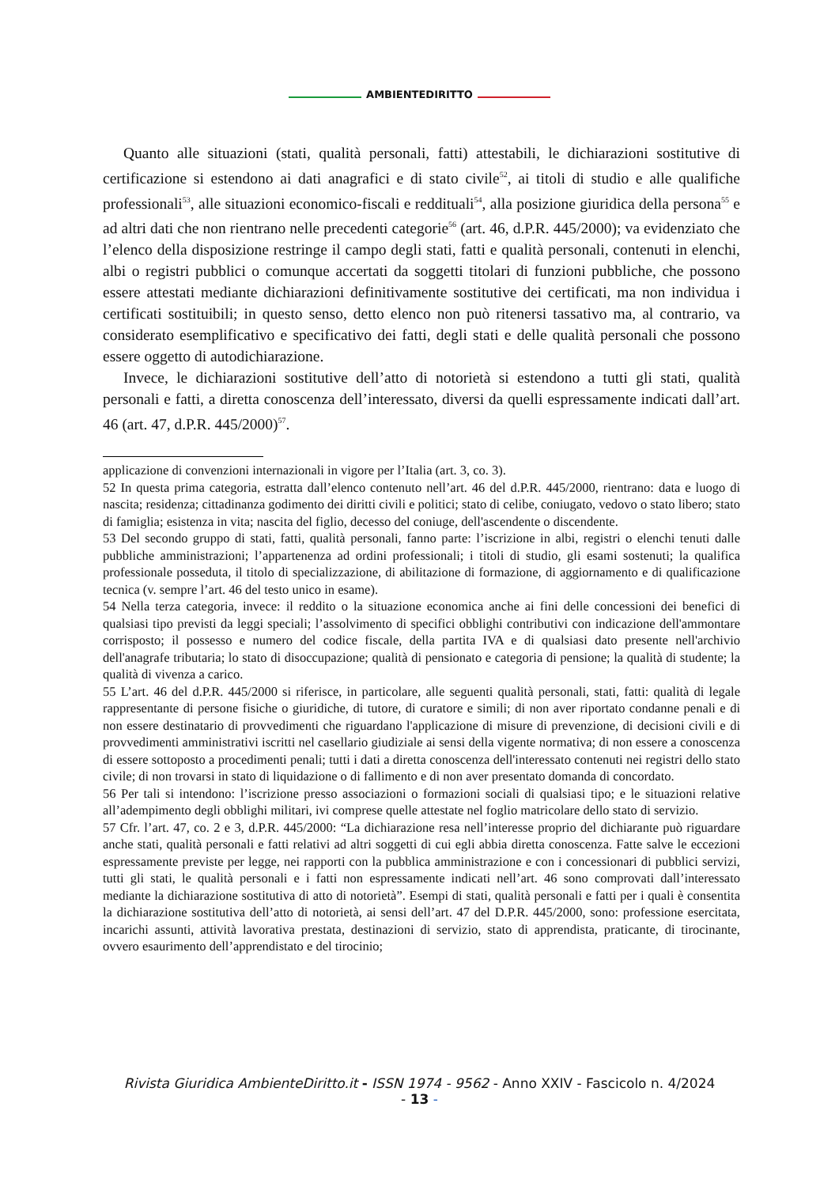AMBIENTEDIRITTO
Quanto alle situazioni (stati, qualità personali, fatti) attestabili, le dichiarazioni sostitutive di certificazione si estendono ai dati anagrafici e di stato civile<sup>52</sup>, ai titoli di studio e alle qualifiche professionali<sup>53</sup>, alle situazioni economico-fiscali e reddituali<sup>54</sup>, alla posizione giuridica della persona<sup>55</sup> e ad altri dati che non rientrano nelle precedenti categorie<sup>56</sup> (art. 46, d.P.R. 445/2000); va evidenziato che l’elenco della disposizione restringe il campo degli stati, fatti e qualità personali, contenuti in elenchi, albi o registri pubblici o comunque accertati da soggetti titolari di funzioni pubbliche, che possono essere attestati mediante dichiarazioni definitivamente sostitutive dei certificati, ma non individua i certificati sostituibili; in questo senso, detto elenco non può ritenersi tassativo ma, al contrario, va considerato esemplificativo e specificativo dei fatti, degli stati e delle qualità personali che possono essere oggetto di autodichiarazione.
Invece, le dichiarazioni sostitutive dell’atto di notorietà si estendono a tutti gli stati, qualità personali e fatti, a diretta conoscenza dell’interessato, diversi da quelli espressamente indicati dall’art. 46 (art. 47, d.P.R. 445/2000)<sup>57</sup>.
applicazione di convenzioni internazionali in vigore per l’Italia (art. 3, co. 3).
52 In questa prima categoria, estratta dall’elenco contenuto nell’art. 46 del d.P.R. 445/2000, rientrano: data e luogo di nascita; residenza; cittadinanza godimento dei diritti civili e politici; stato di celibe, coniugato, vedovo o stato libero; stato di famiglia; esistenza in vita; nascita del figlio, decesso del coniuge, dell'ascendente o discendente.
53 Del secondo gruppo di stati, fatti, qualità personali, fanno parte: l’iscrizione in albi, registri o elenchi tenuti dalle pubbliche amministrazioni; l’appartenenza ad ordini professionali; i titoli di studio, gli esami sostenuti; la qualifica professionale posseduta, il titolo di specializzazione, di abilitazione di formazione, di aggiornamento e di qualificazione tecnica (v. sempre l’art. 46 del testo unico in esame).
54 Nella terza categoria, invece: il reddito o la situazione economica anche ai fini delle concessioni dei benefici di qualsiasi tipo previsti da leggi speciali; l’assolvimento di specifici obblighi contributivi con indicazione dell'ammontare corrisposto; il possesso e numero del codice fiscale, della partita IVA e di qualsiasi dato presente nell'archivio dell'anagrafe tributaria; lo stato di disoccupazione; qualità di pensionato e categoria di pensione; la qualità di studente; la qualità di vivenza a carico.
55 L’art. 46 del d.P.R. 445/2000 si riferisce, in particolare, alle seguenti qualità personali, stati, fatti: qualità di legale rappresentante di persone fisiche o giuridiche, di tutore, di curatore e simili; di non aver riportato condanne penali e di non essere destinatario di provvedimenti che riguardano l'applicazione di misure di prevenzione, di decisioni civili e di provvedimenti amministrativi iscritti nel casellario giudiziale ai sensi della vigente normativa; di non essere a conoscenza di essere sottoposto a procedimenti penali; tutti i dati a diretta conoscenza dell'interessato contenuti nei registri dello stato civile; di non trovarsi in stato di liquidazione o di fallimento e di non aver presentato domanda di concordato.
56 Per tali si intendono: l’iscrizione presso associazioni o formazioni sociali di qualsiasi tipo; e le situazioni relative all’adempimento degli obblighi militari, ivi comprese quelle attestate nel foglio matricolare dello stato di servizio.
57 Cfr. l’art. 47, co. 2 e 3, d.P.R. 445/2000: “La dichiarazione resa nell’interesse proprio del dichiarante può riguardare anche stati, qualità personali e fatti relativi ad altri soggetti di cui egli abbia diretta conoscenza. Fatte salve le eccezioni espressamente previste per legge, nei rapporti con la pubblica amministrazione e con i concessionari di pubblici servizi, tutti gli stati, le qualità personali e i fatti non espressamente indicati nell’art. 46 sono comprovati dall’interessato mediante la dichiarazione sostitutiva di atto di notorietà”. Esempi di stati, qualità personali e fatti per i quali è consentita la dichiarazione sostitutiva dell’atto di notorietà, ai sensi dell’art. 47 del D.P.R. 445/2000, sono: professione esercitata, incarichi assunti, attività lavorativa prestata, destinazioni di servizio, stato di apprendista, praticante, di tirocinante, ovvero esaurimento dell’apprendistato e del tirocinio;
Rivista Giuridica AmbienteDiritto.it - ISSN 1974 - 9562 - Anno XXIV - Fascicolo n. 4/2024
- 13 -